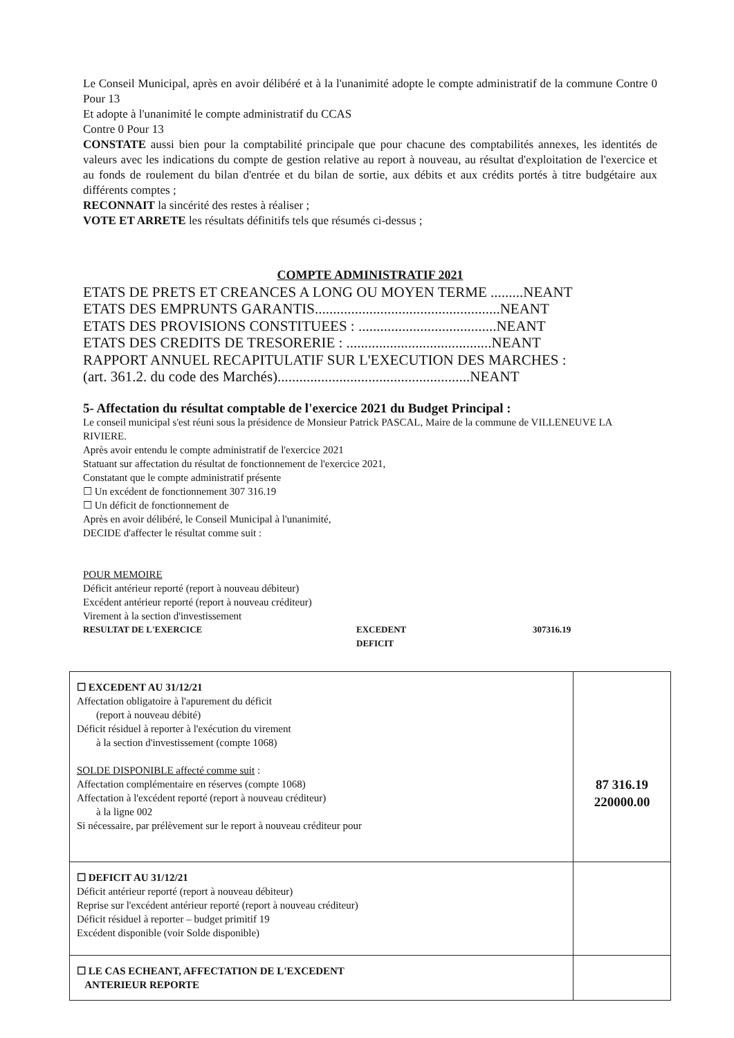Le Conseil Municipal, après en avoir délibéré et à la l'unanimité adopte le compte administratif de la commune Contre 0 Pour 13
Et adopte à l'unanimité le compte administratif du CCAS
Contre 0 Pour 13
CONSTATE aussi bien pour la comptabilité principale que pour chacune des comptabilités annexes, les identités de valeurs avec les indications du compte de gestion relative au report à nouveau, au résultat d'exploitation de l'exercice et au fonds de roulement du bilan d'entrée et du bilan de sortie, aux débits et aux crédits portés à titre budgétaire aux différents comptes ;
RECONNAIT la sincérité des restes à réaliser ;
VOTE ET ARRETE les résultats définitifs tels que résumés ci-dessus ;
COMPTE ADMINISTRATIF 2021
ETATS DE PRETS ET CREANCES A LONG OU MOYEN TERME .........NEANT
ETATS DES EMPRUNTS GARANTIS...................................................NEANT
ETATS DES PROVISIONS CONSTITUEES : ......................................NEANT
ETATS DES CREDITS DE TRESORERIE : ........................................NEANT
RAPPORT ANNUEL RECAPITULATIF SUR L'EXECUTION DES MARCHES :
(art. 361.2. du code des Marchés).....................................................NEANT
5- Affectation du résultat comptable de l'exercice 2021 du Budget Principal :
Le conseil municipal s'est réuni sous la présidence de Monsieur Patrick PASCAL, Maire de la commune de VILLENEUVE LA RIVIERE.
Après avoir entendu le compte administratif de l'exercice 2021
Statuant sur affectation du résultat de fonctionnement de l'exercice 2021,
Constatant que le compte administratif présente
☐ Un excédent de fonctionnement 307 316.19
☐ Un déficit de fonctionnement de
Après en avoir délibéré, le Conseil Municipal à l'unanimité,
DECIDE d'affecter le résultat comme suit :
POUR MEMOIRE
Déficit antérieur reporté (report à nouveau débiteur)
Excédent antérieur reporté (report à nouveau créditeur)
Virement à la section d'investissement
RESULTAT DE L'EXERCICE EXCEDENT
DEFICIT 307316.19
| ☐ EXCEDENT AU 31/12/21 Affectation obligatoire à l'apurement du déficit (report à nouveau débité) Déficit résiduel à reporter à l'exécution du virement à la section d'investissement (compte 1068) SOLDE DISPONIBLE affecté comme suit : Affectation complémentaire en réserves (compte 1068) Affectation à l'excédent reporté (report à nouveau créditeur) à la ligne 002 Si nécessaire, par prélèvement sur le report à nouveau créditeur pour | 87 316.19 220000.00 |
| ☐ DEFICIT AU 31/12/21 Déficit antérieur reporté (report à nouveau débiteur) Reprise sur l'excédent antérieur reporté (report à nouveau créditeur) Déficit résiduel à reporter – budget primitif 19 Excédent disponible (voir Solde disponible) | |
| ☐ LE CAS ECHEANT, AFFECTATION DE L'EXCEDENT ANTERIEUR REPORTE | |